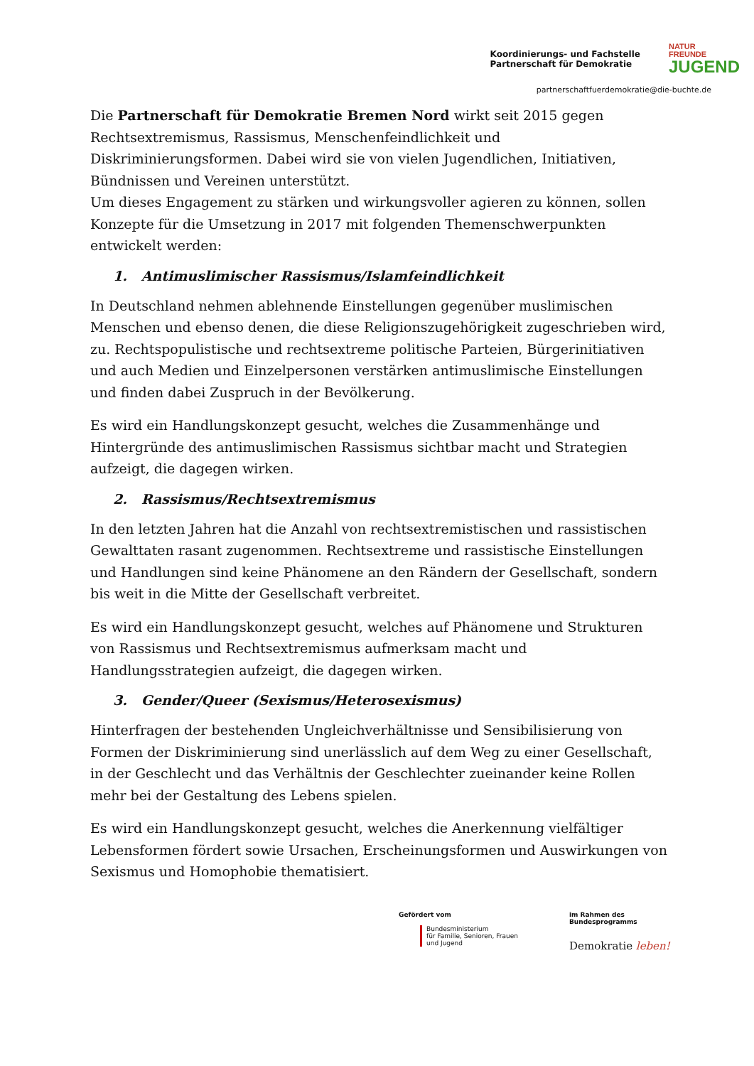Koordinierungs- und Fachstelle
Partnerschaft für Demokratie
NATUR
FREUNDE
JUGEND
partnerschaftfuerdemokratie@die-buchte.de
Die Partnerschaft für Demokratie Bremen Nord wirkt seit 2015 gegen Rechtsextremismus, Rassismus, Menschenfeindlichkeit und Diskriminierungsformen. Dabei wird sie von vielen Jugendlichen, Initiativen, Bündnissen und Vereinen unterstützt.
Um dieses Engagement zu stärken und wirkungsvoller agieren zu können, sollen Konzepte für die Umsetzung in 2017 mit folgenden Themenschwerpunkten entwickelt werden:
1. Antimuslimischer Rassismus/Islamfeindlichkeit
In Deutschland nehmen ablehnende Einstellungen gegenüber muslimischen Menschen und ebenso denen, die diese Religionszugehörigkeit zugeschrieben wird, zu. Rechtspopulistische und rechtsextreme politische Parteien, Bürgerinitiativen und auch Medien und Einzelpersonen verstärken antimuslimische Einstellungen und finden dabei Zuspruch in der Bevölkerung.
Es wird ein Handlungskonzept gesucht, welches die Zusammenhänge und Hintergründe des antimuslimischen Rassismus sichtbar macht und Strategien aufzeigt, die dagegen wirken.
2. Rassismus/Rechtsextremismus
In den letzten Jahren hat die Anzahl von rechtsextremistischen und rassistischen Gewalttaten rasant zugenommen. Rechtsextreme und rassistische Einstellungen und Handlungen sind keine Phänomene an den Rändern der Gesellschaft, sondern bis weit in die Mitte der Gesellschaft verbreitet.
Es wird ein Handlungskonzept gesucht, welches auf Phänomene und Strukturen von Rassismus und Rechtsextremismus aufmerksam macht und Handlungsstrategien aufzeigt, die dagegen wirken.
3. Gender/Queer (Sexismus/Heterosexismus)
Hinterfragen der bestehenden Ungleichverhältnisse und Sensibilisierung von Formen der Diskriminierung sind unerlässlich auf dem Weg zu einer Gesellschaft, in der Geschlecht und das Verhältnis der Geschlechter zueinander keine Rollen mehr bei der Gestaltung des Lebens spielen.
Es wird ein Handlungskonzept gesucht, welches die Anerkennung vielfältiger Lebensformen fördert sowie Ursachen, Erscheinungsformen und Auswirkungen von Sexismus und Homophobie thematisiert.
Gefördert vom
Bundesministerium
für Familie, Senioren, Frauen
und Jugend
im Rahmen des Bundesprogramms
Demokratie leben!